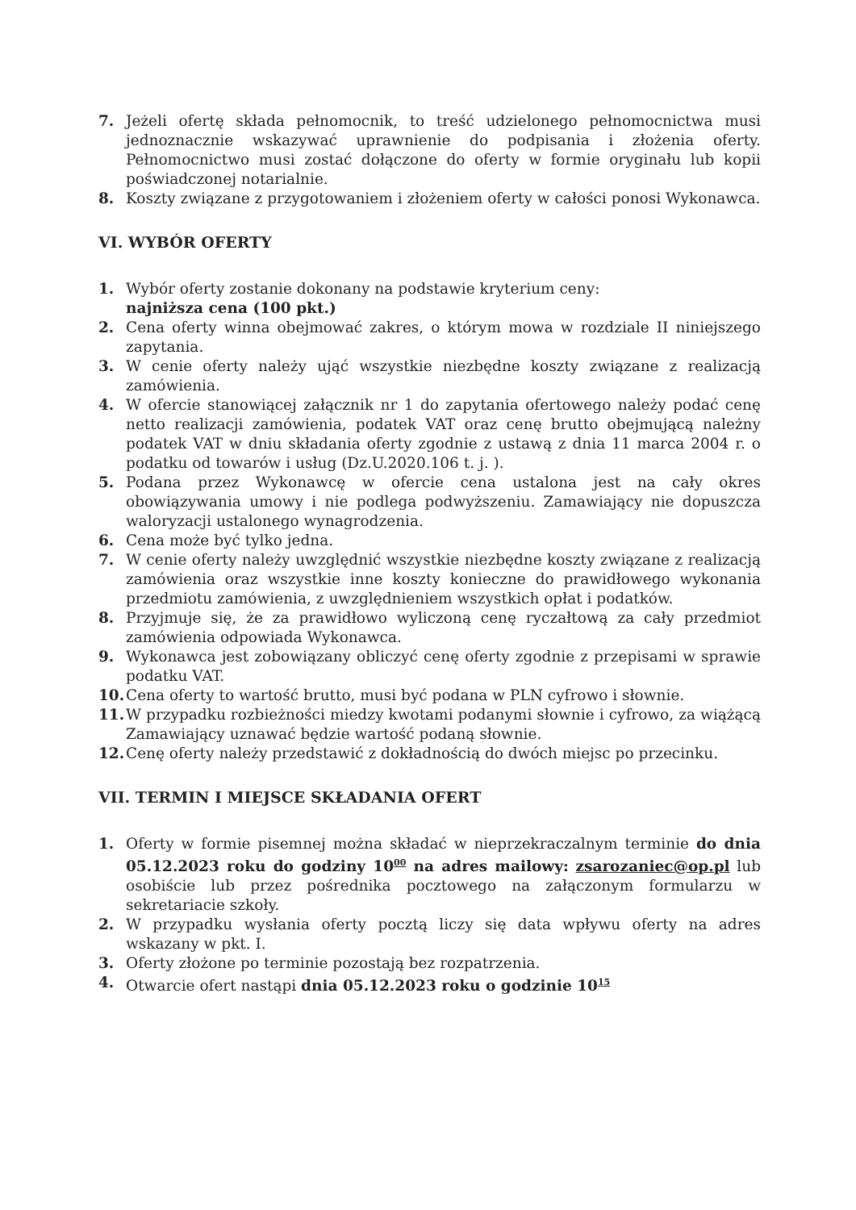7. Jeżeli ofertę składa pełnomocnik, to treść udzielonego pełnomocnictwa musi jednoznacznie wskazywać uprawnienie do podpisania i złożenia oferty. Pełnomocnictwo musi zostać dołączone do oferty w formie oryginału lub kopii poświadczonej notarialnie.
8. Koszty związane z przygotowaniem i złożeniem oferty w całości ponosi Wykonawca.
VI. WYBÓR OFERTY
1. Wybór oferty zostanie dokonany na podstawie kryterium ceny:
najniższa cena (100 pkt.)
2. Cena oferty winna obejmować zakres, o którym mowa w rozdziale II niniejszego zapytania.
3. W cenie oferty należy ująć wszystkie niezbędne koszty związane z realizacją zamówienia.
4. W ofercie stanowiącej załącznik nr 1 do zapytania ofertowego należy podać cenę netto realizacji zamówienia, podatek VAT oraz cenę brutto obejmującą należny podatek VAT w dniu składania oferty zgodnie z ustawą z dnia 11 marca 2004 r. o podatku od towarów i usług (Dz.U.2020.106 t. j. ).
5. Podana przez Wykonawcę w ofercie cena ustalona jest na cały okres obowiązywania umowy i nie podlega podwyższeniu. Zamawiający nie dopuszcza waloryzacji ustalonego wynagrodzenia.
6. Cena może być tylko jedna.
7. W cenie oferty należy uwzględnić wszystkie niezbędne koszty związane z realizacją zamówienia oraz wszystkie inne koszty konieczne do prawidłowego wykonania przedmiotu zamówienia, z uwzględnieniem wszystkich opłat i podatków.
8. Przyjmuje się, że za prawidłowo wyliczoną cenę ryczałtową za cały przedmiot zamówienia odpowiada Wykonawca.
9. Wykonawca jest zobowiązany obliczyć cenę oferty zgodnie z przepisami w sprawie podatku VAT.
10. Cena oferty to wartość brutto, musi być podana w PLN cyfrowo i słownie.
11. W przypadku rozbieżności miedzy kwotami podanymi słownie i cyfrowo, za wiążącą Zamawiający uznawać będzie wartość podaną słownie.
12. Cenę oferty należy przedstawić z dokładnością do dwóch miejsc po przecinku.
VII. TERMIN I MIEJSCE SKŁADANIA OFERT
1. Oferty w formie pisemnej można składać w nieprzekraczalnym terminie do dnia 05.12.2023 roku do godziny 10<sup>00</sup> na adres mailowy: zsarozaniec@op.pl lub osobiście lub przez pośrednika pocztowego na załączonym formularzu w sekretariacie szkoły.
2. W przypadku wysłania oferty pocztą liczy się data wpływu oferty na adres wskazany w pkt. I.
3. Oferty złożone po terminie pozostają bez rozpatrzenia.
4. Otwarcie ofert nastąpi dnia 05.12.2023 roku o godzinie 10<sup>15</sup>